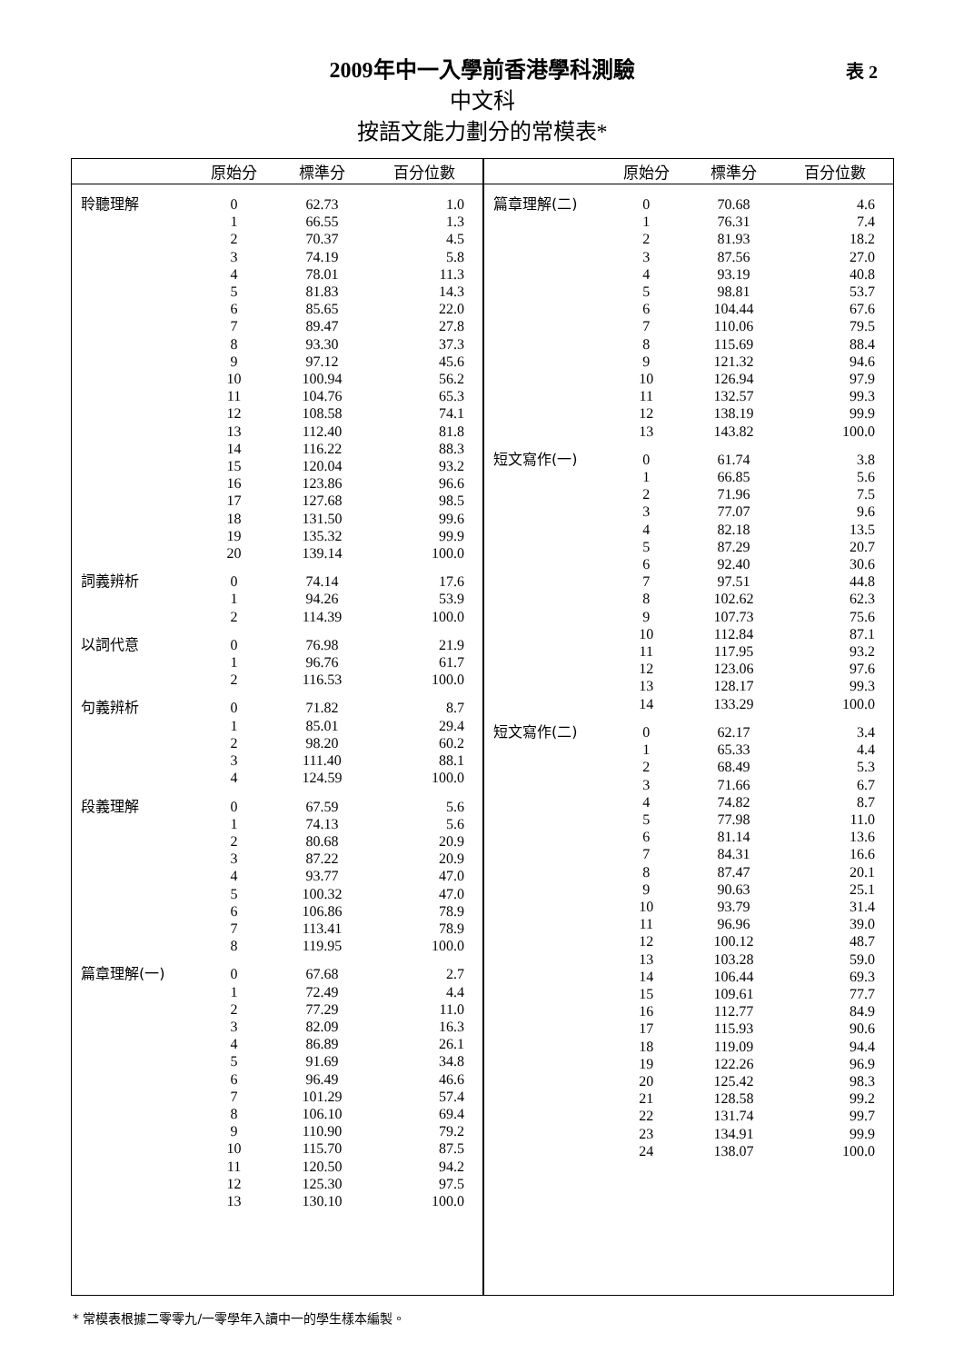2009年中一入學前香港學科測驗
中文科
按語文能力劃分的常模表*
表 2
| | 原始分 | 標準分 | 百分位數 |
| --- | --- | --- | --- |
| 聆聽理解 | 0 | 62.73 | 1.0 |
| | 1 | 66.55 | 1.3 |
| | 2 | 70.37 | 4.5 |
| | 3 | 74.19 | 5.8 |
| | 4 | 78.01 | 11.3 |
| | 5 | 81.83 | 14.3 |
| | 6 | 85.65 | 22.0 |
| | 7 | 89.47 | 27.8 |
| | 8 | 93.30 | 37.3 |
| | 9 | 97.12 | 45.6 |
| | 10 | 100.94 | 56.2 |
| | 11 | 104.76 | 65.3 |
| | 12 | 108.58 | 74.1 |
| | 13 | 112.40 | 81.8 |
| | 14 | 116.22 | 88.3 |
| | 15 | 120.04 | 93.2 |
| | 16 | 123.86 | 96.6 |
| | 17 | 127.68 | 98.5 |
| | 18 | 131.50 | 99.6 |
| | 19 | 135.32 | 99.9 |
| | 20 | 139.14 | 100.0 |
| 詞義辨析 | 0 | 74.14 | 17.6 |
| | 1 | 94.26 | 53.9 |
| | 2 | 114.39 | 100.0 |
| 以詞代意 | 0 | 76.98 | 21.9 |
| | 1 | 96.76 | 61.7 |
| | 2 | 116.53 | 100.0 |
| 句義辨析 | 0 | 71.82 | 8.7 |
| | 1 | 85.01 | 29.4 |
| | 2 | 98.20 | 60.2 |
| | 3 | 111.40 | 88.1 |
| | 4 | 124.59 | 100.0 |
| 段義理解 | 0 | 67.59 | 5.6 |
| | 1 | 74.13 | 5.6 |
| | 2 | 80.68 | 20.9 |
| | 3 | 87.22 | 20.9 |
| | 4 | 93.77 | 47.0 |
| | 5 | 100.32 | 47.0 |
| | 6 | 106.86 | 78.9 |
| | 7 | 113.41 | 78.9 |
| | 8 | 119.95 | 100.0 |
| 篇章理解(一) | 0 | 67.68 | 2.7 |
| | 1 | 72.49 | 4.4 |
| | 2 | 77.29 | 11.0 |
| | 3 | 82.09 | 16.3 |
| | 4 | 86.89 | 26.1 |
| | 5 | 91.69 | 34.8 |
| | 6 | 96.49 | 46.6 |
| | 7 | 101.29 | 57.4 |
| | 8 | 106.10 | 69.4 |
| | 9 | 110.90 | 79.2 |
| | 10 | 115.70 | 87.5 |
| | 11 | 120.50 | 94.2 |
| | 12 | 125.30 | 97.5 |
| | 13 | 130.10 | 100.0 |
| | 原始分 | 標準分 | 百分位數 |
| --- | --- | --- | --- |
| 篇章理解(二) | 0 | 70.68 | 4.6 |
| | 1 | 76.31 | 7.4 |
| | 2 | 81.93 | 18.2 |
| | 3 | 87.56 | 27.0 |
| | 4 | 93.19 | 40.8 |
| | 5 | 98.81 | 53.7 |
| | 6 | 104.44 | 67.6 |
| | 7 | 110.06 | 79.5 |
| | 8 | 115.69 | 88.4 |
| | 9 | 121.32 | 94.6 |
| | 10 | 126.94 | 97.9 |
| | 11 | 132.57 | 99.3 |
| | 12 | 138.19 | 99.9 |
| | 13 | 143.82 | 100.0 |
| 短文寫作(一) | 0 | 61.74 | 3.8 |
| | 1 | 66.85 | 5.6 |
| | 2 | 71.96 | 7.5 |
| | 3 | 77.07 | 9.6 |
| | 4 | 82.18 | 13.5 |
| | 5 | 87.29 | 20.7 |
| | 6 | 92.40 | 30.6 |
| | 7 | 97.51 | 44.8 |
| | 8 | 102.62 | 62.3 |
| | 9 | 107.73 | 75.6 |
| | 10 | 112.84 | 87.1 |
| | 11 | 117.95 | 93.2 |
| | 12 | 123.06 | 97.6 |
| | 13 | 128.17 | 99.3 |
| | 14 | 133.29 | 100.0 |
| 短文寫作(二) | 0 | 62.17 | 3.4 |
| | 1 | 65.33 | 4.4 |
| | 2 | 68.49 | 5.3 |
| | 3 | 71.66 | 6.7 |
| | 4 | 74.82 | 8.7 |
| | 5 | 77.98 | 11.0 |
| | 6 | 81.14 | 13.6 |
| | 7 | 84.31 | 16.6 |
| | 8 | 87.47 | 20.1 |
| | 9 | 90.63 | 25.1 |
| | 10 | 93.79 | 31.4 |
| | 11 | 96.96 | 39.0 |
| | 12 | 100.12 | 48.7 |
| | 13 | 103.28 | 59.0 |
| | 14 | 106.44 | 69.3 |
| | 15 | 109.61 | 77.7 |
| | 16 | 112.77 | 84.9 |
| | 17 | 115.93 | 90.6 |
| | 18 | 119.09 | 94.4 |
| | 19 | 122.26 | 96.9 |
| | 20 | 125.42 | 98.3 |
| | 21 | 128.58 | 99.2 |
| | 22 | 131.74 | 99.7 |
| | 23 | 134.91 | 99.9 |
| | 24 | 138.07 | 100.0 |
* 常模表根據二零零九/一零學年入讀中一的學生樣本編製。